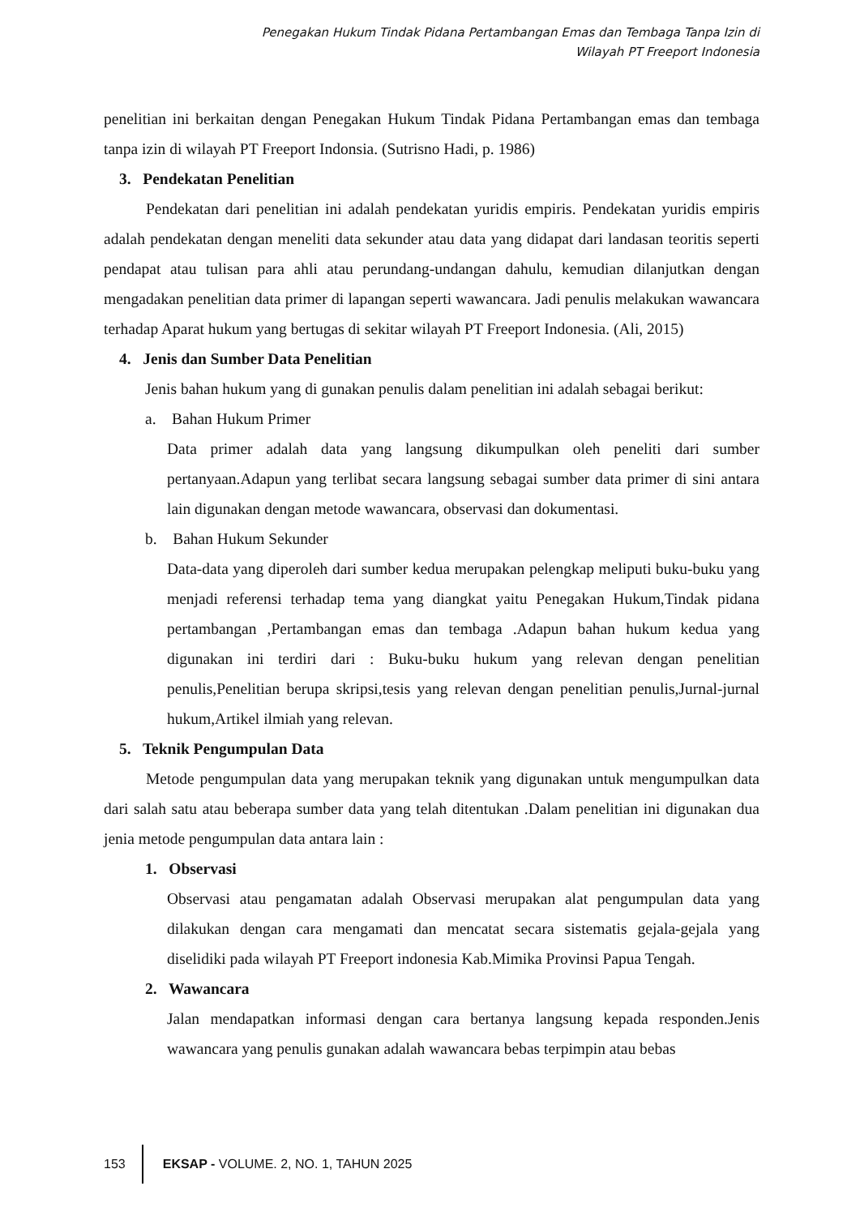Penegakan Hukum Tindak Pidana Pertambangan Emas dan Tembaga Tanpa Izin di
Wilayah PT Freeport Indonesia
penelitian ini berkaitan dengan Penegakan Hukum Tindak Pidana Pertambangan emas dan tembaga tanpa izin di wilayah PT Freeport Indonsia. (Sutrisno Hadi, p. 1986)
3. Pendekatan Penelitian
Pendekatan dari penelitian ini adalah pendekatan yuridis empiris. Pendekatan yuridis empiris adalah pendekatan dengan meneliti data sekunder atau data yang didapat dari landasan teoritis seperti pendapat atau tulisan para ahli atau perundang-undangan dahulu, kemudian dilanjutkan dengan mengadakan penelitian data primer di lapangan seperti wawancara. Jadi penulis melakukan wawancara terhadap Aparat hukum yang bertugas di sekitar wilayah PT Freeport Indonesia. (Ali, 2015)
4. Jenis dan Sumber Data Penelitian
Jenis bahan hukum yang di gunakan penulis dalam penelitian ini adalah sebagai berikut:
a. Bahan Hukum Primer
Data primer adalah data yang langsung dikumpulkan oleh peneliti dari sumber pertanyaan.Adapun yang terlibat secara langsung sebagai sumber data primer di sini antara lain digunakan dengan metode wawancara, observasi dan dokumentasi.
b. Bahan Hukum Sekunder
Data-data yang diperoleh dari sumber kedua merupakan pelengkap meliputi buku-buku yang menjadi referensi terhadap tema yang diangkat yaitu Penegakan Hukum,Tindak pidana pertambangan ,Pertambangan emas dan tembaga .Adapun bahan hukum kedua yang digunakan ini terdiri dari : Buku-buku hukum yang relevan dengan penelitian penulis,Penelitian berupa skripsi,tesis yang relevan dengan penelitian penulis,Jurnal-jurnal hukum,Artikel ilmiah yang relevan.
5. Teknik Pengumpulan Data
Metode pengumpulan data yang merupakan teknik yang digunakan untuk mengumpulkan data dari salah satu atau beberapa sumber data yang telah ditentukan .Dalam penelitian ini digunakan dua jenia metode pengumpulan data antara lain :
1. Observasi
Observasi atau pengamatan adalah Observasi merupakan alat pengumpulan data yang dilakukan dengan cara mengamati dan mencatat secara sistematis gejala-gejala yang diselidiki pada wilayah PT Freeport indonesia Kab.Mimika Provinsi Papua Tengah.
2. Wawancara
Jalan mendapatkan informasi dengan cara bertanya langsung kepada responden.Jenis wawancara yang penulis gunakan adalah wawancara bebas terpimpin atau bebas
153 EKSAP - VOLUME. 2, NO. 1, TAHUN 2025